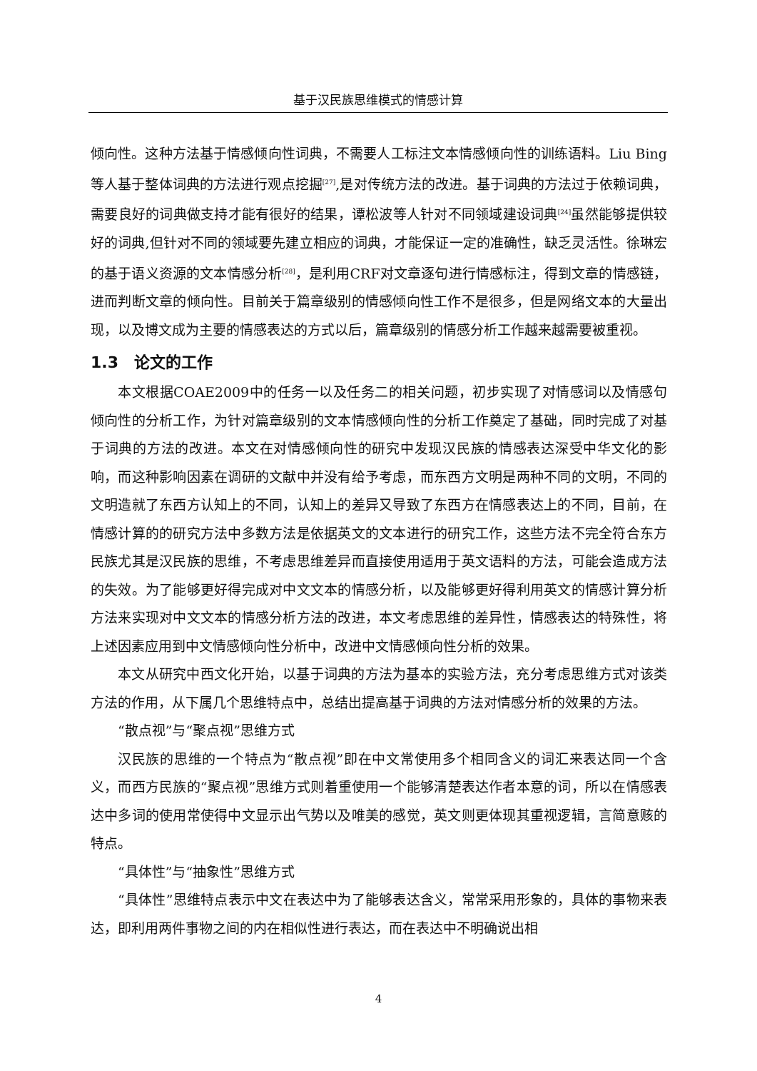基于汉民族思维模式的情感计算
倾向性。这种方法基于情感倾向性词典，不需要人工标注文本情感倾向性的训练语料。Liu Bing等人基于整体词典的方法进行观点挖掘<sup>[27]</sup>,是对传统方法的改进。基于词典的方法过于依赖词典，需要良好的词典做支持才能有很好的结果，谭松波等人针对不同领域建设词典<sup>[24]</sup>虽然能够提供较好的词典,但针对不同的领域要先建立相应的词典，才能保证一定的准确性，缺乏灵活性。徐琳宏的基于语义资源的文本情感分析<sup>[28]</sup>，是利用CRF对文章逐句进行情感标注，得到文章的情感链，进而判断文章的倾向性。目前关于篇章级别的情感倾向性工作不是很多，但是网络文本的大量出现，以及博文成为主要的情感表达的方式以后，篇章级别的情感分析工作越来越需要被重视。
1.3　论文的工作
本文根据COAE2009中的任务一以及任务二的相关问题，初步实现了对情感词以及情感句倾向性的分析工作，为针对篇章级别的文本情感倾向性的分析工作奠定了基础，同时完成了对基于词典的方法的改进。本文在对情感倾向性的研究中发现汉民族的情感表达深受中华文化的影响，而这种影响因素在调研的文献中并没有给予考虑，而东西方文明是两种不同的文明，不同的文明造就了东西方认知上的不同，认知上的差异又导致了东西方在情感表达上的不同，目前，在情感计算的的研究方法中多数方法是依据英文的文本进行的研究工作，这些方法不完全符合东方民族尤其是汉民族的思维，不考虑思维差异而直接使用适用于英文语料的方法，可能会造成方法的失效。为了能够更好得完成对中文文本的情感分析，以及能够更好得利用英文的情感计算分析方法来实现对中文文本的情感分析方法的改进，本文考虑思维的差异性，情感表达的特殊性，将上述因素应用到中文情感倾向性分析中，改进中文情感倾向性分析的效果。
本文从研究中西文化开始，以基于词典的方法为基本的实验方法，充分考虑思维方式对该类方法的作用，从下属几个思维特点中，总结出提高基于词典的方法对情感分析的效果的方法。
“散点视”与“聚点视”思维方式
汉民族的思维的一个特点为“散点视”即在中文常使用多个相同含义的词汇来表达同一个含义，而西方民族的“聚点视”思维方式则着重使用一个能够清楚表达作者本意的词，所以在情感表达中多词的使用常使得中文显示出气势以及唯美的感觉，英文则更体现其重视逻辑，言简意赅的特点。
“具体性”与“抽象性”思维方式
“具体性”思维特点表示中文在表达中为了能够表达含义，常常采用形象的，具体的事物来表达，即利用两件事物之间的内在相似性进行表达，而在表达中不明确说出相
4